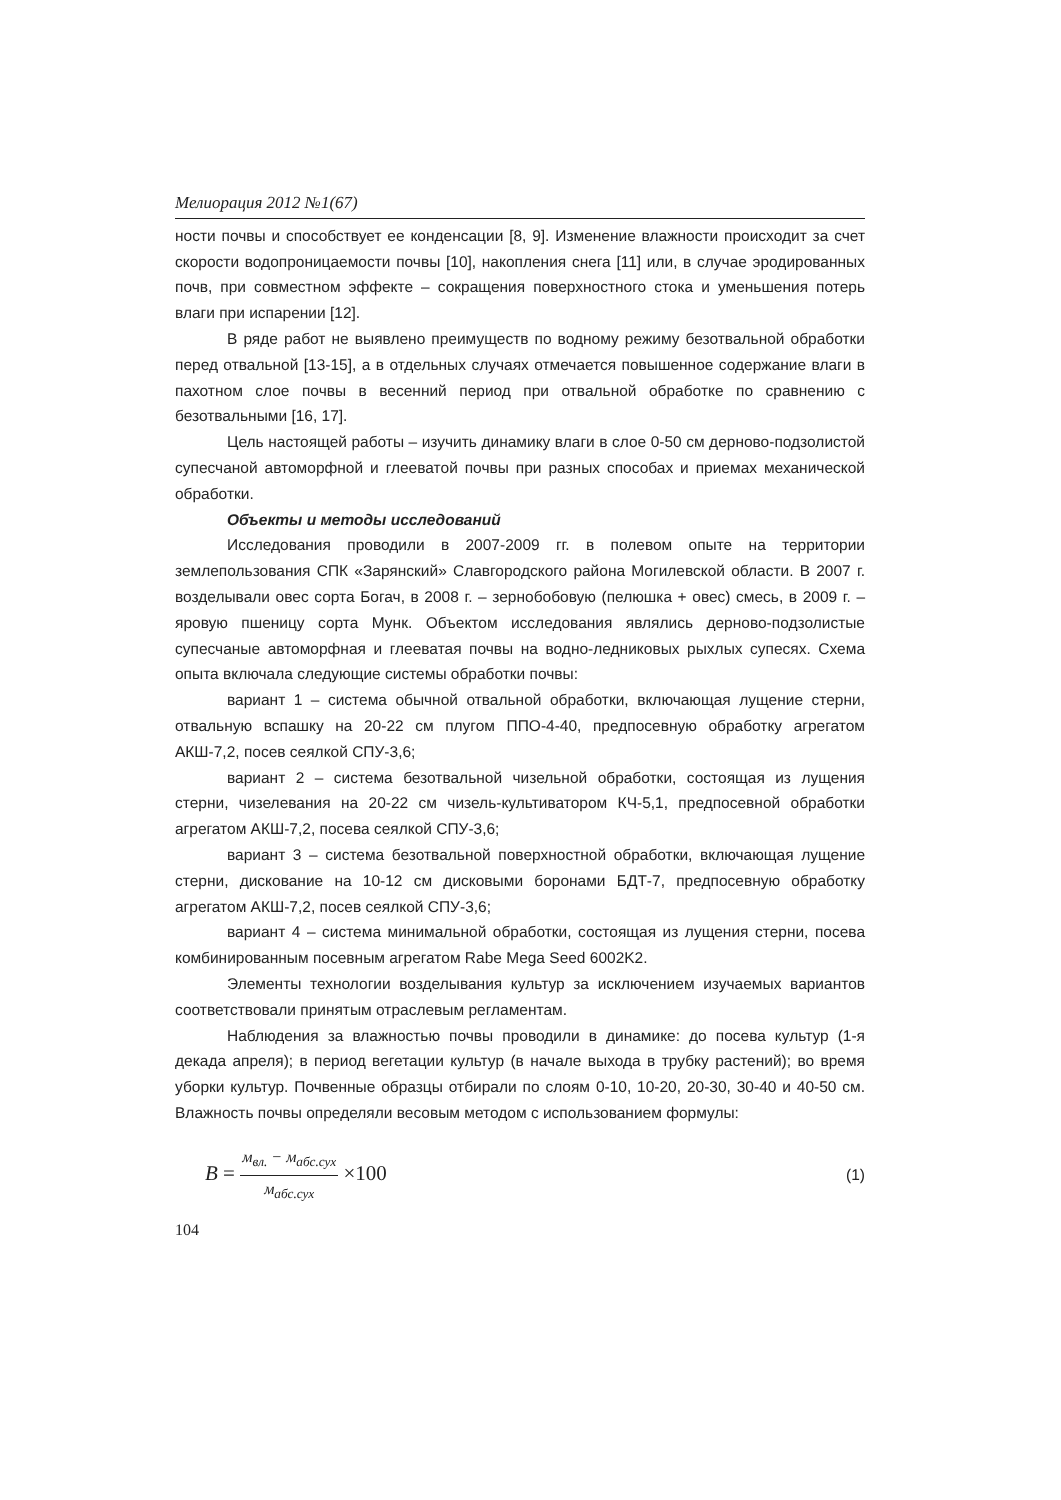Мелиорация 2012 №1(67)
ности почвы и способствует ее конденсации [8, 9]. Изменение влажности происходит за счет скорости водопроницаемости почвы [10], накопления снега [11] или, в случае эродированных почв, при совместном эффекте – сокращения поверхностного стока и уменьшения потерь влаги при испарении [12].
В ряде работ не выявлено преимуществ по водному режиму безотвальной обработки перед отвальной [13-15], а в отдельных случаях отмечается повышенное содержание влаги в пахотном слое почвы в весенний период при отвальной обработке по сравнению с безотвальными [16, 17].
Цель настоящей работы – изучить динамику влаги в слое 0-50 см дерново-подзолистой супесчаной автоморфной и глееватой почвы при разных способах и приемах механической обработки.
Объекты и методы исследований
Исследования проводили в 2007-2009 гг. в полевом опыте на территории землепользования СПК «Зарянский» Славгородского района Могилевской области. В 2007 г. возделывали овес сорта Богач, в 2008 г. – зернобобовую (пелюшка + овес) смесь, в 2009 г. – яровую пшеницу сорта Мунк. Объектом исследования являлись дерново-подзолистые супесчаные автоморфная и глееватая почвы на водно-ледниковых рыхлых супесях. Схема опыта включала следующие системы обработки почвы:
вариант 1 – система обычной отвальной обработки, включающая лущение стерни, отвальную вспашку на 20-22 см плугом ППО-4-40, предпосевную обработку агрегатом АКШ-7,2, посев сеялкой СПУ-3,6;
вариант 2 – система безотвальной чизельной обработки, состоящая из лущения стерни, чизелевания на 20-22 см чизель-культиватором КЧ-5,1, предпосевной обработки агрегатом АКШ-7,2, посева сеялкой СПУ-3,6;
вариант 3 – система безотвальной поверхностной обработки, включающая лущение стерни, дискование на 10-12 см дисковыми боронами БДТ-7, предпосевную обработку агрегатом АКШ-7,2, посев сеялкой СПУ-3,6;
вариант 4 – система минимальной обработки, состоящая из лущения стерни, посева комбинированным посевным агрегатом Rabe Mega Seed 6002K2.
Элементы технологии возделывания культур за исключением изучаемых вариантов соответствовали принятым отраслевым регламентам.
Наблюдения за влажностью почвы проводили в динамике: до посева культур (1-я декада апреля); в период вегетации культур (в начале выхода в трубку растений); во время уборки культур. Почвенные образцы отбирали по слоям 0-10, 10-20, 20-30, 30-40 и 40-50 см. Влажность почвы определяли весовым методом с использованием формулы:
В = м<sub>вл.</sub> − м<sub>абс.сух</sub> м<sub>абс.сух</sub> ×100
(1)
104